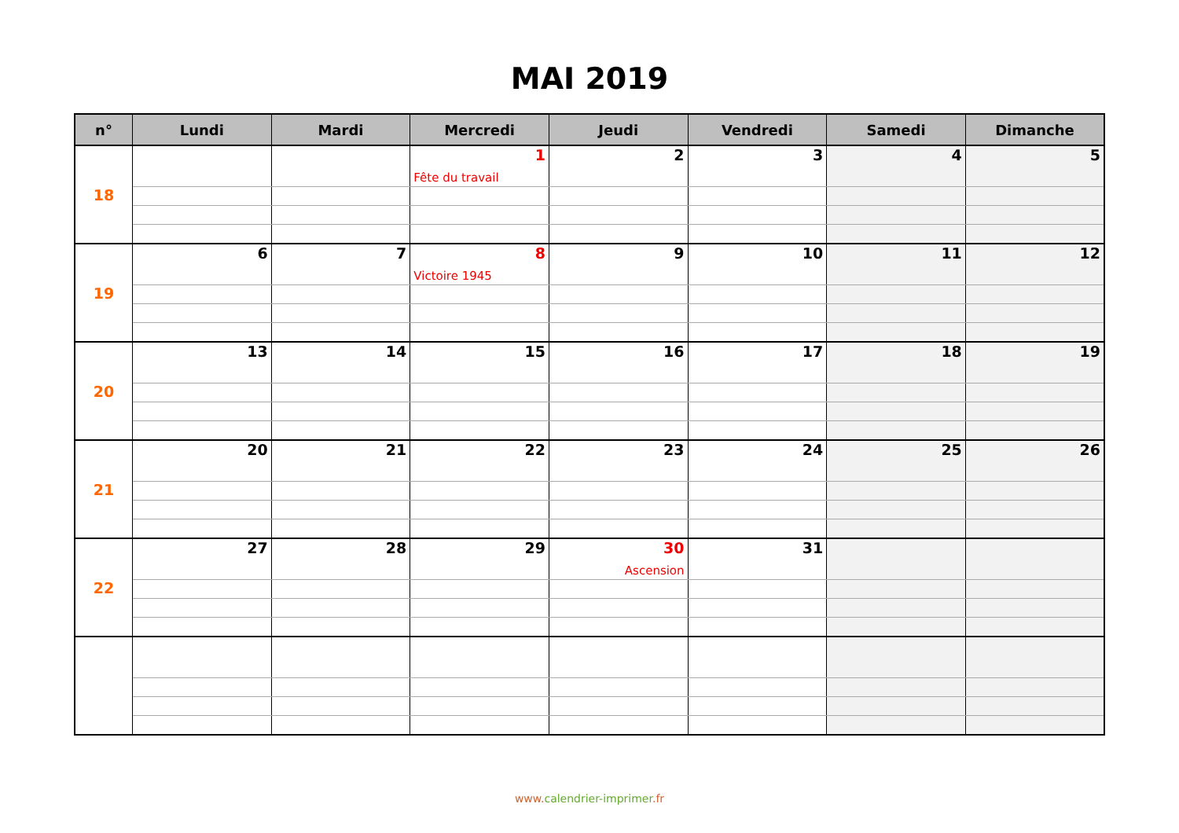MAI 2019
| n° | Lundi | Mardi | Mercredi | Jeudi | Vendredi | Samedi | Dimanche |
| --- | --- | --- | --- | --- | --- | --- | --- |
| 18 | | | 1 | 2 | 3 | 4 | 5 |
| | | | Fête du travail | | | | |
| 19 | 6 | 7 | 8 | 9 | 10 | 11 | 12 |
| | | | Victoire 1945 | | | | |
| 20 | 13 | 14 | 15 | 16 | 17 | 18 | 19 |
| 21 | 20 | 21 | 22 | 23 | 24 | 25 | 26 |
| 22 | 27 | 28 | 29 | 30 | 31 | | |
| | | | | Ascension | | | |
www.calendrier-imprimer.fr